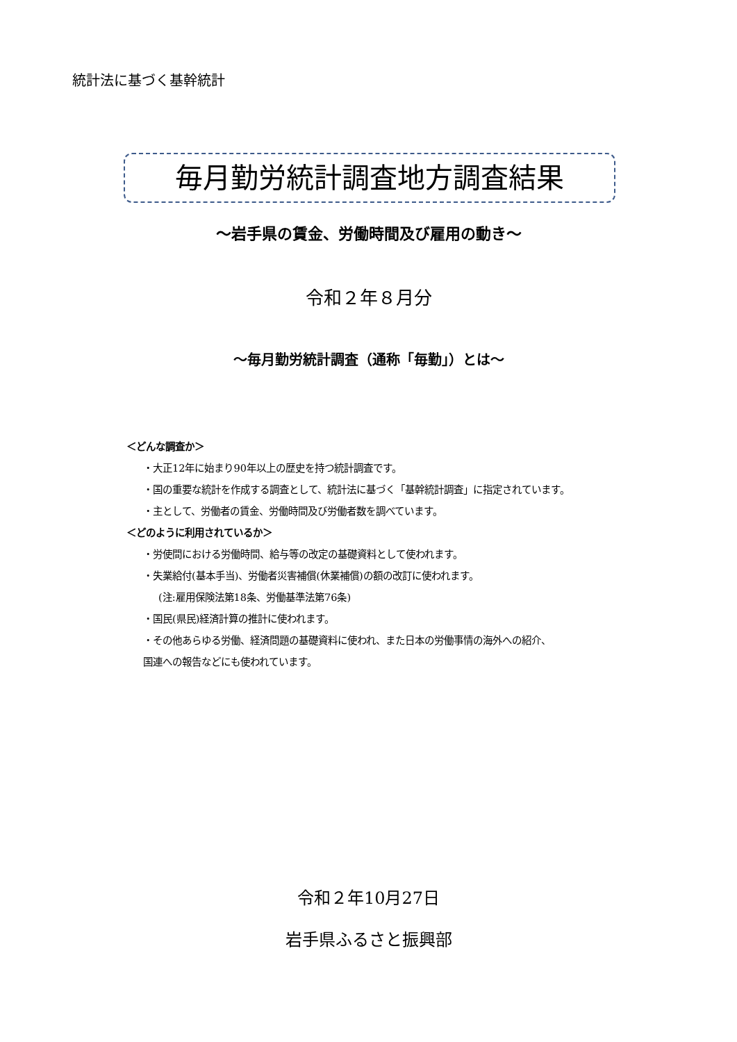統計法に基づく基幹統計
毎月勤労統計調査地方調査結果
～岩手県の賃金、労働時間及び雇用の動き～
令和２年８月分
～毎月勤労統計調査（通称「毎勤」）とは～
＜どんな調査か＞
・大正12年に始まり90年以上の歴史を持つ統計調査です。
・国の重要な統計を作成する調査として、統計法に基づく「基幹統計調査」に指定されています。
・主として、労働者の賃金、労働時間及び労働者数を調べています。
＜どのように利用されているか＞
・労使間における労働時間、給与等の改定の基礎資料として使われます。
・失業給付(基本手当)、労働者災害補償(休業補償)の額の改訂に使われます。
(注:雇用保険法第18条、労働基準法第76条)
・国民(県民)経済計算の推計に使われます。
・その他あらゆる労働、経済問題の基礎資料に使われ、また日本の労働事情の海外への紹介、
国連への報告などにも使われています。
令和２年10月27日
岩手県ふるさと振興部